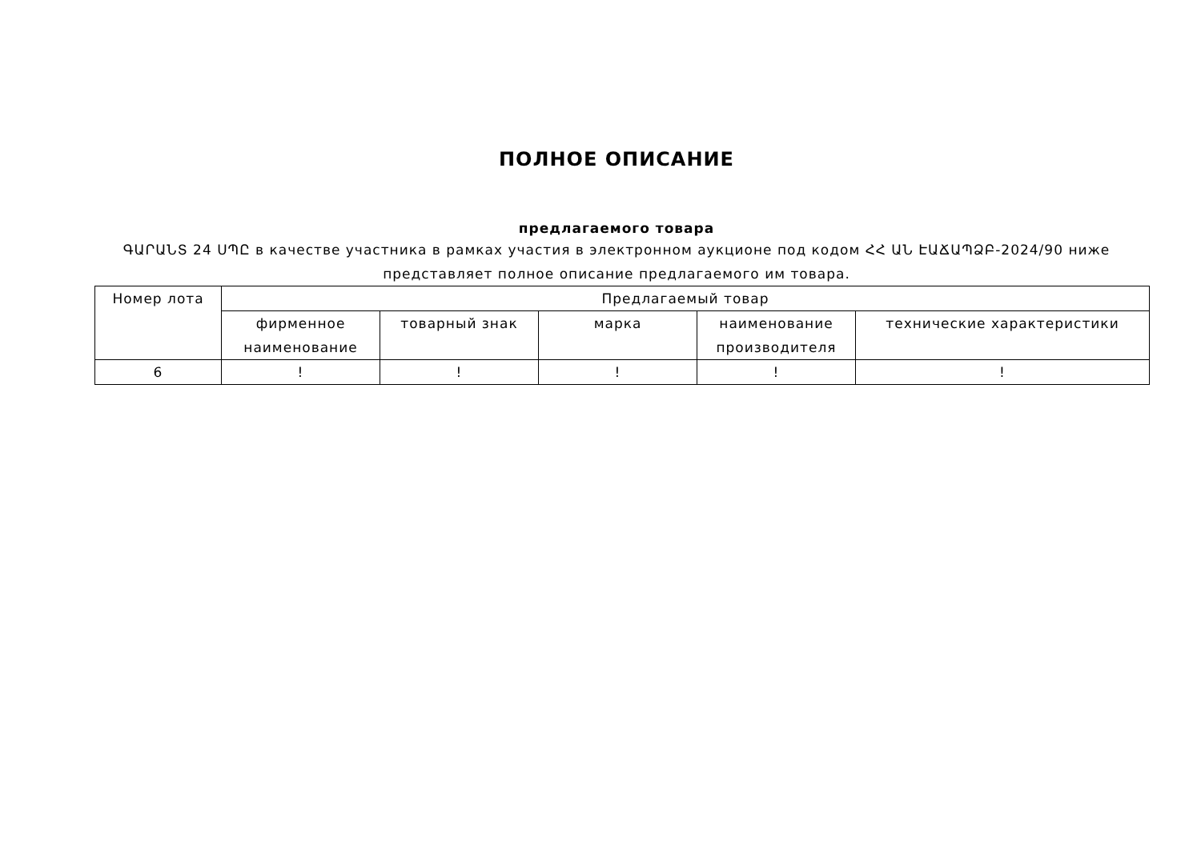ПОЛНОЕ ОПИСАНИЕ
предлагаемого товара
ԳԱՐԱՆՏ 24 ՍՊԸ в качестве участника в рамках участия в электронном аукционе под кодом ՀՀ ԱՆ ԷԱՃԱՊՁԲ-2024/90 ниже представляет полное описание предлагаемого им товара.
| Номер лота | Предлагаемый товар | | | | |
| --- | --- | --- | --- | --- | --- |
| | фирменное наименование | товарный знак | марка | наименование производителя | технические характеристики |
| 6 | ! | ! | ! | ! | ! |